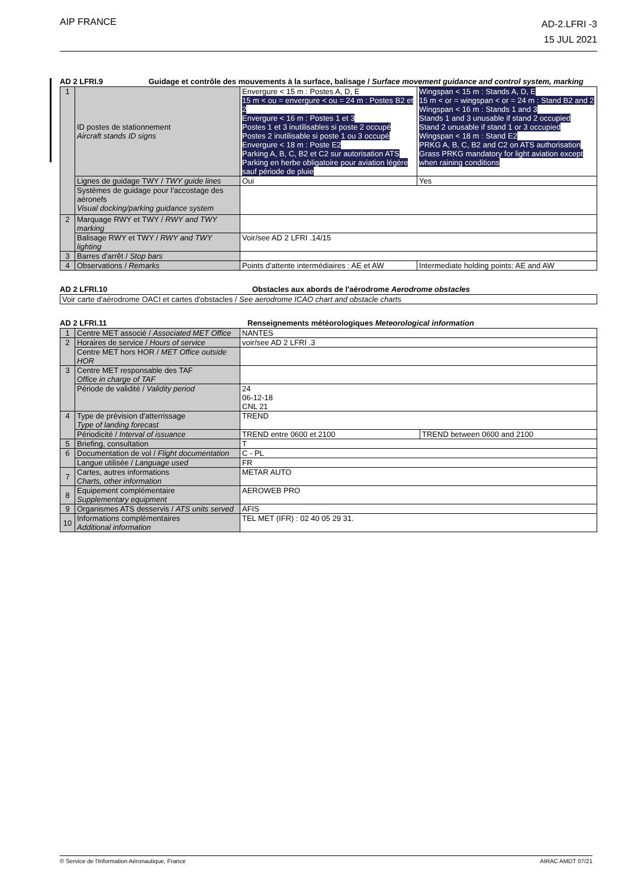AIP FRANCE
AD-2.LFRI -3
15 JUL 2021
AD 2 LFRI.9 Guidage et contrôle des mouvements à la surface, balisage / Surface movement guidance and control system, marking
| 1 | ID postes de stationnement Aircraft stands ID signs | Envergure < 15 m : Postes A, D, E 15 m < ou = envergure < ou = 24 m : Postes B2 et 2 Envergure < 16 m : Postes 1 et 3 Postes 1 et 3 inutilisables si poste 2 occupé Postes 2 inutilisable si poste 1 ou 3 occupé Envergure < 18 m : Poste E2 Parking A, B, C, B2 et C2 sur autorisation ATS Parking en herbe obligatoire pour aviation légère sauf période de pluie | Wingspan < 15 m : Stands A, D, E 15 m < or = wingspan < or = 24 m : Stand B2 and 2 Wingspan < 16 m : Stands 1 and 3 Stands 1 and 3 unusable if stand 2 occupied Stand 2 unusable if stand 1 or 3 occupied Wingspan < 18 m : Stand E2 PRKG A, B, C, B2 and C2 on ATS authorisation Grass PRKG mandatory for light aviation except when raining conditions |
| | Lignes de guidage TWY / TWY guide lines | Oui | Yes |
| | Systèmes de guidage pour l'accostage des aéronefs Visual docking/parking guidance system | | |
| 2 | Marquage RWY et TWY / RWY and TWY marking | | |
| | Balisage RWY et TWY / RWY and TWY lighting | Voir/see AD 2 LFRI .14/15 | |
| 3 | Barres d'arrêt / Stop bars | | |
| 4 | Observations / Remarks | Points d'attente intermédiaires : AE et AW | Intermediate holding points: AE and AW |
AD 2 LFRI.10 Obstacles aux abords de l'aérodrome Aerodrome obstacles
| Voir carte d'aérodrome OACI et cartes d'obstacles / See aerodrome ICAO chart and obstacle charts |
AD 2 LFRI.11 Renseignements météorologiques Meteorological information
| 1 | Centre MET associé / Associated MET Office | NANTES | |
| 2 | Horaires de service / Hours of service | voir/see AD 2 LFRI .3 | |
| | Centre MET hors HOR / MET Office outside HOR | | |
| 3 | Centre MET responsable des TAF Office in charge of TAF | | |
| | Période de validité / Validity period | 24 06-12-18 CNL 21 | |
| 4 | Type de prévision d'atterrissage Type of landing forecast | TREND | |
| | Périodicité / Interval of issuance | TREND entre 0600 et 2100 | TREND between 0600 and 2100 |
| 5 | Briefing, consultation | T | |
| 6 | Documentation de vol / Flight documentation | C - PL | |
| | Langue utilisée / Language used | FR | |
| 7 | Cartes, autres informations Charts, other information | METAR AUTO | |
| 8 | Equipement complémentaire Supplementary equipment | AEROWEB PRO | |
| 9 | Organismes ATS desservis / ATS units served | AFIS | |
| 10 | Informations complémentaires Additional information | TEL MET (IFR) : 02 40 05 29 31. | |
© Service de l'Information Aéronautique, France AIRAC AMDT 07/21